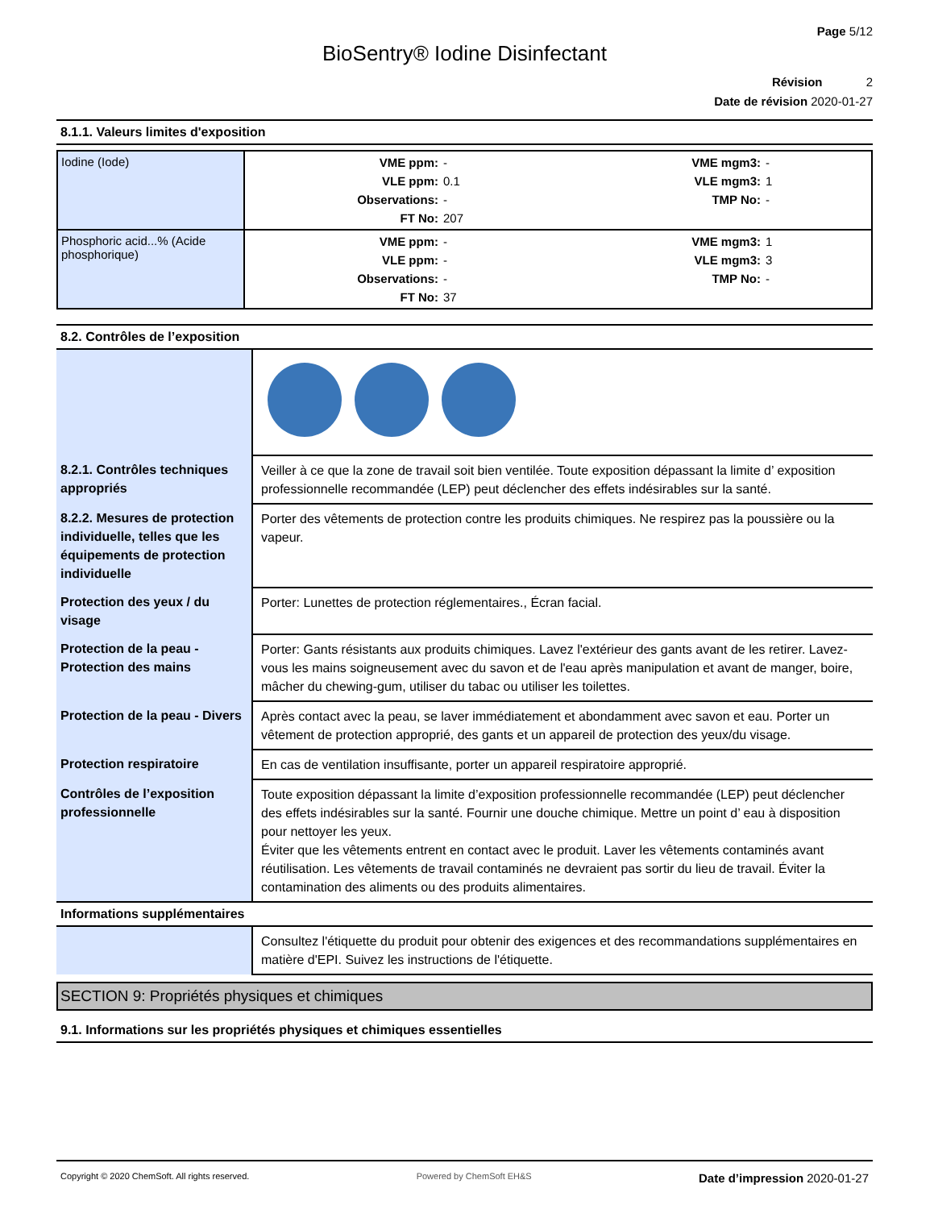Page 5/12
BioSentry® Iodine Disinfectant
Révision 2
Date de révision 2020-01-27
8.1.1. Valeurs limites d'exposition
| Iodine (Iode) | VME ppm: - VME mgm3: - VLE ppm: 0.1 VLE mgm3: 1 Observations: - TMP No: - FT No: 207 |
| Phosphoric acid...% (Acide phosphorique) | VME ppm: - VME mgm3: 1 VLE ppm: - VLE mgm3: 3 Observations: - TMP No: - FT No: 37 |
8.2. Contrôles de l’exposition
| 8.2.1. Contrôles techniques appropriés | Veiller à ce que la zone de travail soit bien ventilée. Toute exposition dépassant la limite d’ exposition professionnelle recommandée (LEP) peut déclencher des effets indésirables sur la santé. |
| 8.2.2. Mesures de protection individuelle, telles que les équipements de protection individuelle | Porter des vêtements de protection contre les produits chimiques. Ne respirez pas la poussière ou la vapeur. |
| Protection des yeux / du visage | Porter: Lunettes de protection réglementaires., Écran facial. |
| Protection de la peau - Protection des mains | Porter: Gants résistants aux produits chimiques. Lavez l'extérieur des gants avant de les retirer. Lavez-vous les mains soigneusement avec du savon et de l'eau après manipulation et avant de manger, boire, mâcher du chewing-gum, utiliser du tabac ou utiliser les toilettes. |
| Protection de la peau - Divers | Après contact avec la peau, se laver immédiatement et abondamment avec savon et eau. Porter un vêtement de protection approprié, des gants et un appareil de protection des yeux/du visage. |
| Protection respiratoire | En cas de ventilation insuffisante, porter un appareil respiratoire approprié. |
| Contrôles de l’exposition professionnelle | Toute exposition dépassant la limite d’exposition professionnelle recommandée (LEP) peut déclencher des effets indésirables sur la santé. Fournir une douche chimique. Mettre un point d’ eau à disposition pour nettoyer les yeux. Éviter que les vêtements entrent en contact avec le produit. Laver les vêtements contaminés avant réutilisation. Les vêtements de travail contaminés ne devraient pas sortir du lieu de travail. Éviter la contamination des aliments ou des produits alimentaires. |
Informations supplémentaires
| | Consultez l'étiquette du produit pour obtenir des exigences et des recommandations supplémentaires en matière d'EPI. Suivez les instructions de l'étiquette. |
SECTION 9: Propriétés physiques et chimiques
9.1. Informations sur les propriétés physiques et chimiques essentielles
Copyright © 2020 ChemSoft. All rights reserved. Powered by ChemSoft EH&S Date d’impression 2020-01-27